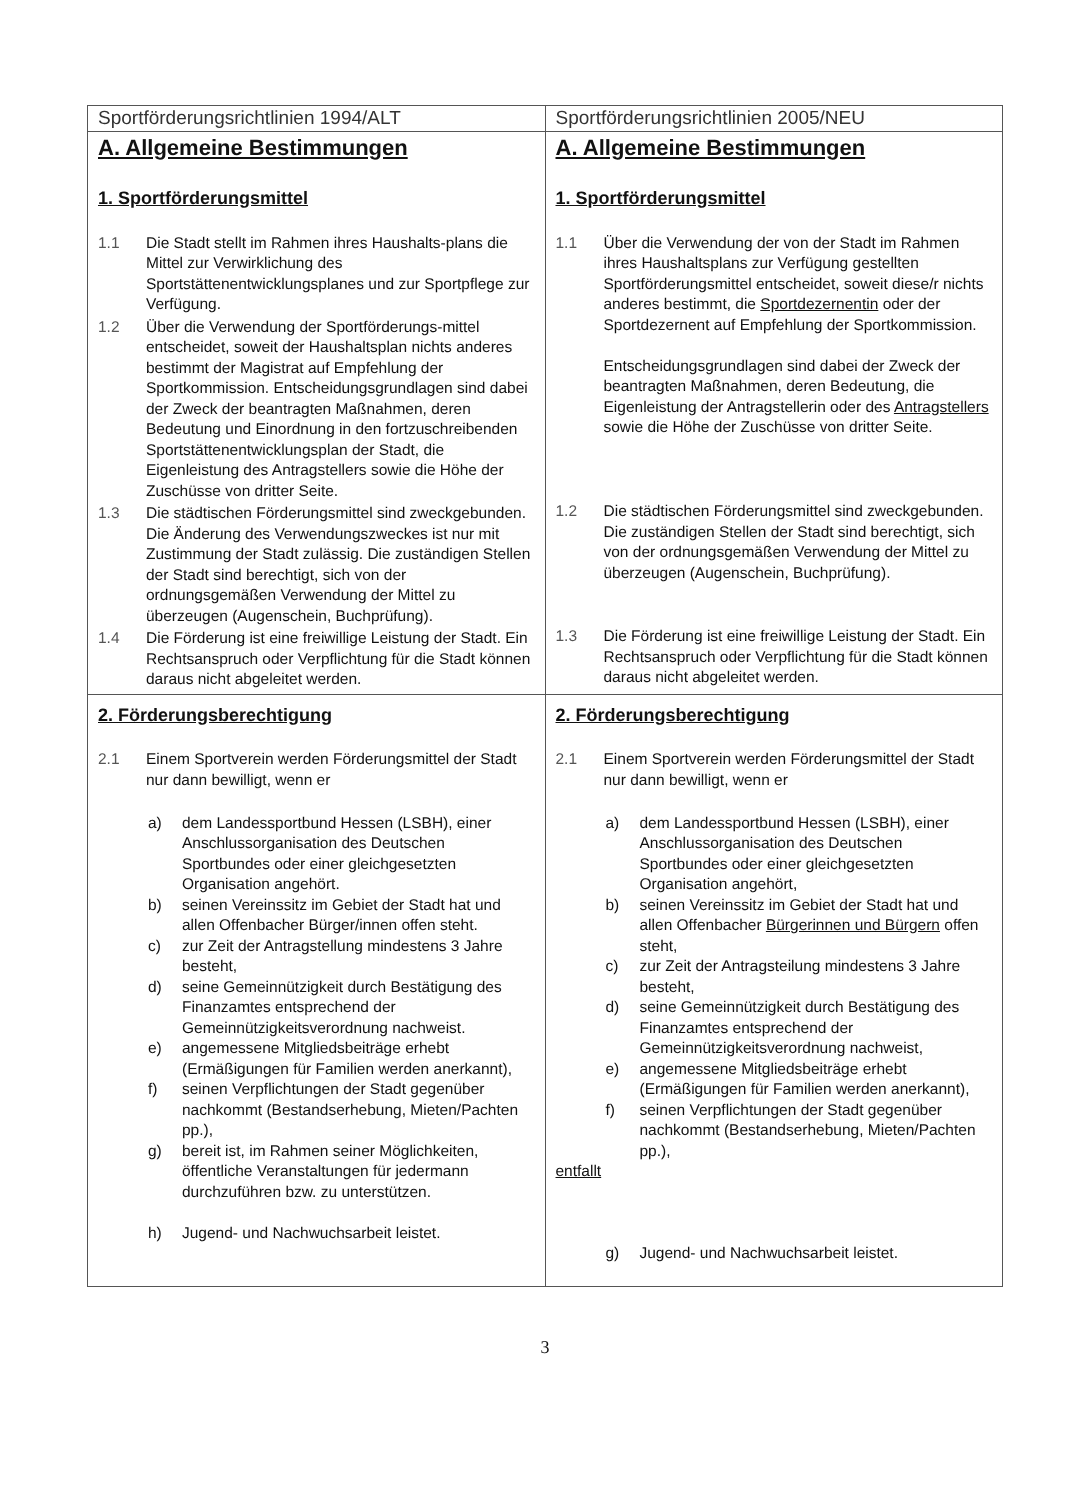| Sportförderungsrichtlinien 1994/ALT | Sportförderungsrichtlinien 2005/NEU |
| A. Allgemeine Bestimmungen 1. Sportförderungsmittel 1.1 Die Stadt stellt im Rahmen ihres Haushalts-plans die Mittel zur Verwirklichung des Sportstättenentwicklungsplanes und zur Sportpflege zur Verfügung. 1.2 Über die Verwendung der Sportförderungs-mittel entscheidet, soweit der Haushaltsplan nichts anderes bestimmt der Magistrat auf Empfehlung der Sportkommission. Entscheidungsgrundlagen sind dabei der Zweck der beantragten Maßnahmen, deren Bedeutung und Einordnung in den fortzuschreibenden Sportstättenentwicklungsplan der Stadt, die Eigenleistung des Antragstellers sowie die Höhe der Zuschüsse von dritter Seite. 1.3 Die städtischen Förderungsmittel sind zweckgebunden. Die Änderung des Verwendungszweckes ist nur mit Zustimmung der Stadt zulässig. Die zuständigen Stellen der Stadt sind berechtigt, sich von der ordnungsgemäßen Verwendung der Mittel zu überzeugen (Augenschein, Buchprüfung). 1.4 Die Förderung ist eine freiwillige Leistung der Stadt. Ein Rechtsanspruch oder Verpflichtung für die Stadt können daraus nicht abgeleitet werden. | A. Allgemeine Bestimmungen 1. Sportförderungsmittel 1.1 Über die Verwendung der von der Stadt im Rahmen ihres Haushaltsplans zur Verfügung gestellten Sportförderungsmittel entscheidet, soweit diese/r nichts anderes bestimmt, die Sportdezernentin oder der Sportdezernent auf Empfehlung der Sportkommission. Entscheidungsgrundlagen sind dabei der Zweck der beantragten Maßnahmen, deren Bedeutung, die Eigenleistung der Antragstellerin oder des Antragstellers sowie die Höhe der Zuschüsse von dritter Seite. 1.2 Die städtischen Förderungsmittel sind zweckgebunden. Die zuständigen Stellen der Stadt sind berechtigt, sich von der ordnungsgemäßen Verwendung der Mittel zu überzeugen (Augenschein, Buchprüfung). 1.3 Die Förderung ist eine freiwillige Leistung der Stadt. Ein Rechtsanspruch oder Verpflichtung für die Stadt können daraus nicht abgeleitet werden. |
| 2. Förderungsberechtigung 2.1 Einem Sportverein werden Förderungsmittel der Stadt nur dann bewilligt, wenn er a) dem Landessportbund Hessen (LSBH), einer Anschlussorganisation des Deutschen Sportbundes oder einer gleichgesetzten Organisation angehört. b) seinen Vereinssitz im Gebiet der Stadt hat und allen Offenbacher Bürger/innen offen steht. c) zur Zeit der Antragstellung mindestens 3 Jahre besteht, d) seine Gemeinnützigkeit durch Bestätigung des Finanzamtes entsprechend der Gemeinnützigkeitsverordnung nachweist. e) angemessene Mitgliedsbeiträge erhebt (Ermäßigungen für Familien werden anerkannt), f) seinen Verpflichtungen der Stadt gegenüber nachkommt (Bestandserhebung, Mieten/Pachten pp.), g) bereit ist, im Rahmen seiner Möglichkeiten, öffentliche Veranstaltungen für jedermann durchzuführen bzw. zu unterstützen. h) Jugend- und Nachwuchsarbeit leistet. | 2. Förderungsberechtigung 2.1 Einem Sportverein werden Förderungsmittel der Stadt nur dann bewilligt, wenn er a) dem Landessportbund Hessen (LSBH), einer Anschlussorganisation des Deutschen Sportbundes oder einer gleichgesetzten Organisation angehört, b) seinen Vereinssitz im Gebiet der Stadt hat und allen Offenbacher Bürgerinnen und Bürgern offen steht, c) zur Zeit der Antragsteilung mindestens 3 Jahre besteht, d) seine Gemeinnützigkeit durch Bestätigung des Finanzamtes entsprechend der Gemeinnützigkeitsverordnung nachweist, e) angemessene Mitgliedsbeiträge erhebt (Ermäßigungen für Familien werden anerkannt), f) seinen Verpflichtungen der Stadt gegenüber nachkommt (Bestandserhebung, Mieten/Pachten pp.), entfallt g) Jugend- und Nachwuchsarbeit leistet. |
3